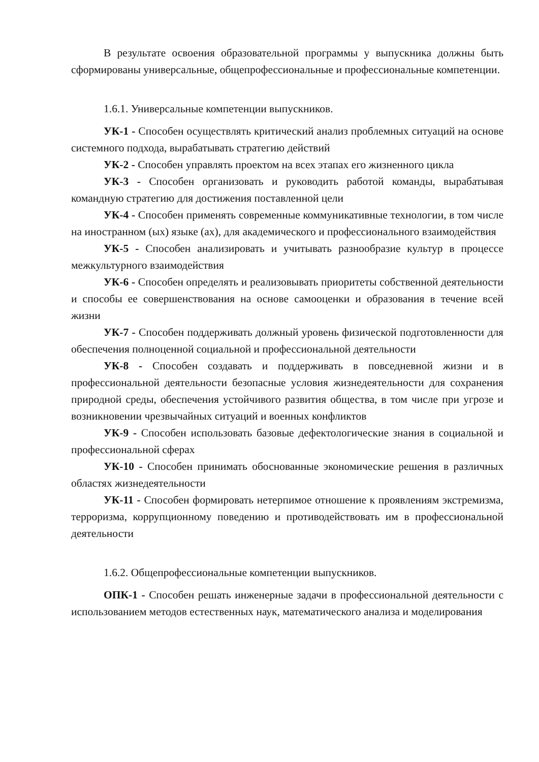В результате освоения образовательной программы у выпускника должны быть сформированы универсальные, общепрофессиональные и профессиональные компетенции.
1.6.1. Универсальные компетенции выпускников.
УК-1 - Способен осуществлять критический анализ проблемных ситуаций на основе системного подхода, вырабатывать стратегию действий
УК-2 - Способен управлять проектом на всех этапах его жизненного цикла
УК-3 - Способен организовать и руководить работой команды, вырабатывая командную стратегию для достижения поставленной цели
УК-4 - Способен применять современные коммуникативные технологии, в том числе на иностранном (ых) языке (ах), для академического и профессионального взаимодействия
УК-5 - Способен анализировать и учитывать разнообразие культур в процессе межкультурного взаимодействия
УК-6 - Способен определять и реализовывать приоритеты собственной деятельности и способы ее совершенствования на основе самооценки и образования в течение всей жизни
УК-7 - Способен поддерживать должный уровень физической подготовленности для обеспечения полноценной социальной и профессиональной деятельности
УК-8 - Способен создавать и поддерживать в повседневной жизни и в профессиональной деятельности безопасные условия жизнедеятельности для сохранения природной среды, обеспечения устойчивого развития общества, в том числе при угрозе и возникновении чрезвычайных ситуаций и военных конфликтов
УК-9 - Способен использовать базовые дефектологические знания в социальной и профессиональной сферах
УК-10 - Способен принимать обоснованные экономические решения в различных областях жизнедеятельности
УК-11 - Способен формировать нетерпимое отношение к проявлениям экстремизма, терроризма, коррупционному поведению и противодействовать им в профессиональной деятельности
1.6.2. Общепрофессиональные компетенции выпускников.
ОПК-1 - Способен решать инженерные задачи в профессиональной деятельности с использованием методов естественных наук, математического анализа и моделирования